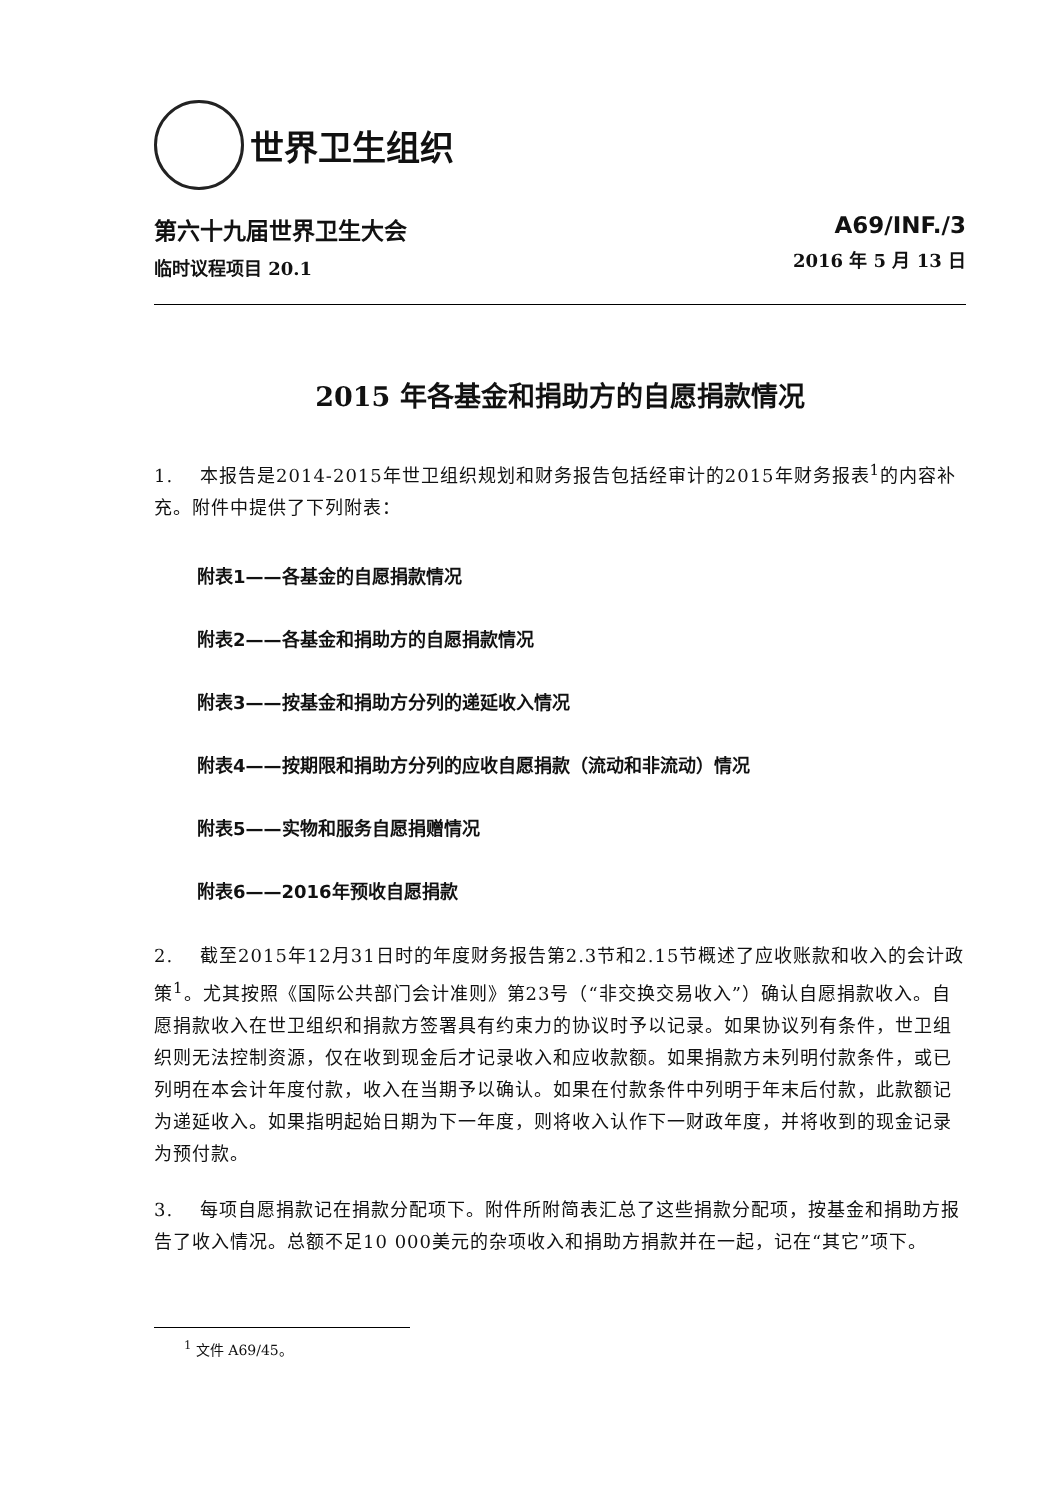世界卫生组织
第六十九届世界卫生大会
临时议程项目 20.1
A69/INF./3
2016 年 5 月 13 日
2015 年各基金和捐助方的自愿捐款情况
1. 本报告是2014-2015年世卫组织规划和财务报告包括经审计的2015年财务报表<sup>1</sup>的内容补充。附件中提供了下列附表：
附表1——各基金的自愿捐款情况
附表2——各基金和捐助方的自愿捐款情况
附表3——按基金和捐助方分列的递延收入情况
附表4——按期限和捐助方分列的应收自愿捐款（流动和非流动）情况
附表5——实物和服务自愿捐赠情况
附表6——2016年预收自愿捐款
2. 截至2015年12月31日时的年度财务报告第2.3节和2.15节概述了应收账款和收入的会计政策<sup>1</sup>。尤其按照《国际公共部门会计准则》第23号（“非交换交易收入”）确认自愿捐款收入。自愿捐款收入在世卫组织和捐款方签署具有约束力的协议时予以记录。如果协议列有条件，世卫组织则无法控制资源，仅在收到现金后才记录收入和应收款额。如果捐款方未列明付款条件，或已列明在本会计年度付款，收入在当期予以确认。如果在付款条件中列明于年末后付款，此款额记为递延收入。如果指明起始日期为下一年度，则将收入认作下一财政年度，并将收到的现金记录为预付款。
3. 每项自愿捐款记在捐款分配项下。附件所附简表汇总了这些捐款分配项，按基金和捐助方报告了收入情况。总额不足10 000美元的杂项收入和捐助方捐款并在一起，记在“其它”项下。
<sup>1</sup> 文件 A69/45。